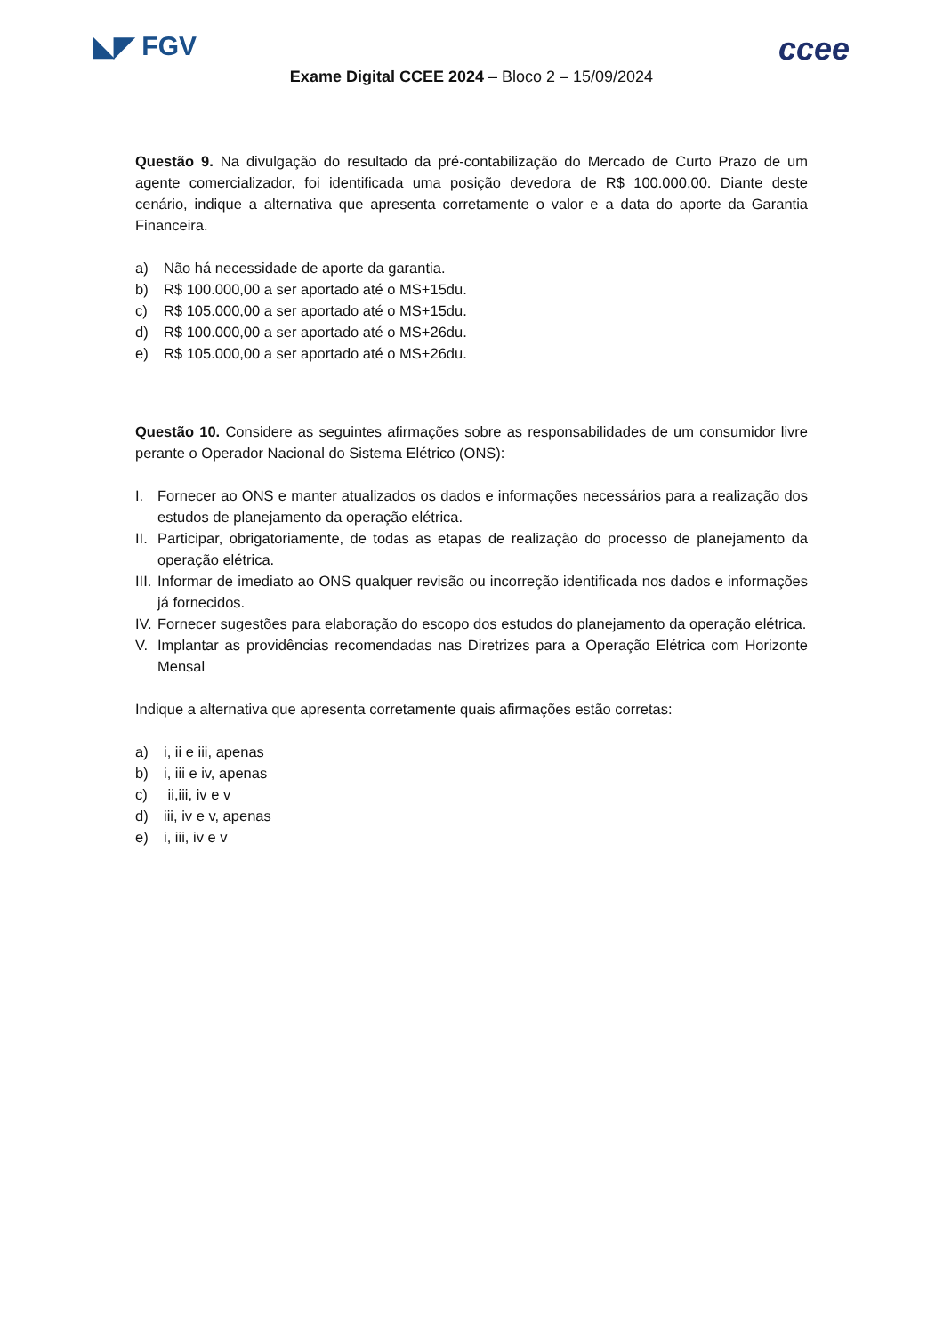◣◤ FGV ccee
Exame Digital CCEE 2024 – Bloco 2 – 15/09/2024
Questão 9. Na divulgação do resultado da pré-contabilização do Mercado de Curto Prazo de um agente comercializador, foi identificada uma posição devedora de R$ 100.000,00. Diante deste cenário, indique a alternativa que apresenta corretamente o valor e a data do aporte da Garantia Financeira.
a) Não há necessidade de aporte da garantia.
b) R$ 100.000,00 a ser aportado até o MS+15du.
c) R$ 105.000,00 a ser aportado até o MS+15du.
d) R$ 100.000,00 a ser aportado até o MS+26du.
e) R$ 105.000,00 a ser aportado até o MS+26du.
Questão 10. Considere as seguintes afirmações sobre as responsabilidades de um consumidor livre perante o Operador Nacional do Sistema Elétrico (ONS):
I. Fornecer ao ONS e manter atualizados os dados e informações necessários para a realização dos estudos de planejamento da operação elétrica.
II. Participar, obrigatoriamente, de todas as etapas de realização do processo de planejamento da operação elétrica.
III. Informar de imediato ao ONS qualquer revisão ou incorreção identificada nos dados e informações já fornecidos.
IV. Fornecer sugestões para elaboração do escopo dos estudos do planejamento da operação elétrica.
V. Implantar as providências recomendadas nas Diretrizes para a Operação Elétrica com Horizonte Mensal
Indique a alternativa que apresenta corretamente quais afirmações estão corretas:
a) i, ii e iii, apenas
b) i, iii e iv, apenas
c) ii,iii, iv e v
d) iii, iv e v, apenas
e) i, iii, iv e v